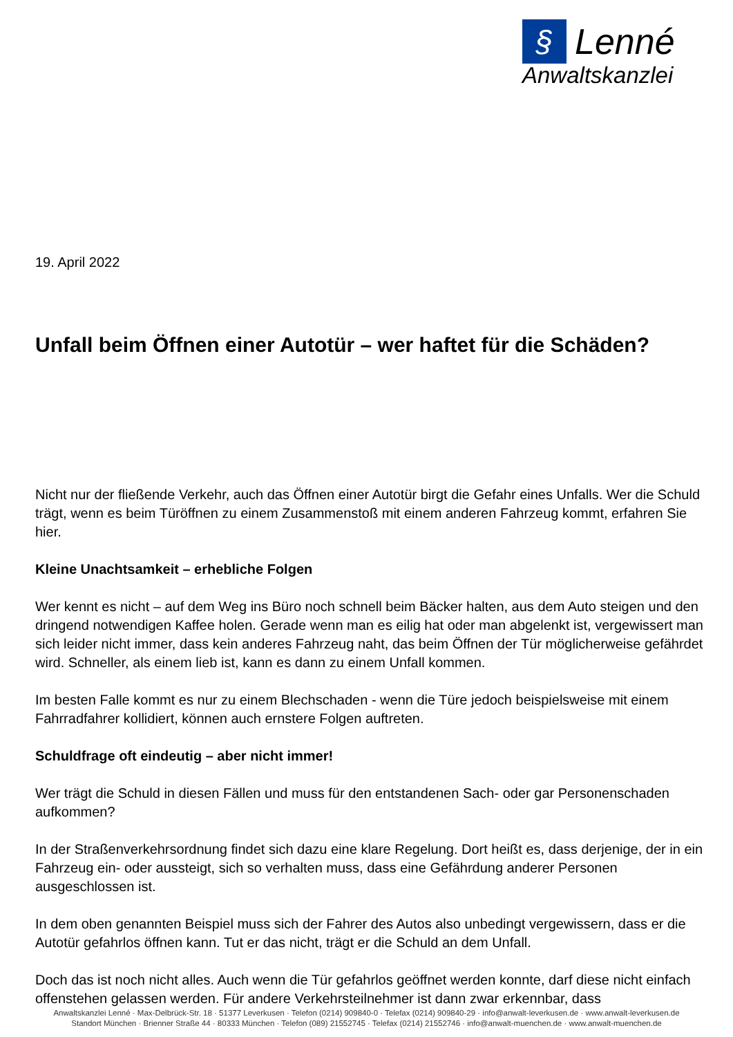§ Lenné
Anwaltskanzlei
19. April 2022
Unfall beim Öffnen einer Autotür – wer haftet für die Schäden?
Nicht nur der fließende Verkehr, auch das Öffnen einer Autotür birgt die Gefahr eines Unfalls. Wer die Schuld trägt, wenn es beim Türöffnen zu einem Zusammenstoß mit einem anderen Fahrzeug kommt, erfahren Sie hier.
Kleine Unachtsamkeit – erhebliche Folgen
Wer kennt es nicht – auf dem Weg ins Büro noch schnell beim Bäcker halten, aus dem Auto steigen und den dringend notwendigen Kaffee holen. Gerade wenn man es eilig hat oder man abgelenkt ist, vergewissert man sich leider nicht immer, dass kein anderes Fahrzeug naht, das beim Öffnen der Tür möglicherweise gefährdet wird. Schneller, als einem lieb ist, kann es dann zu einem Unfall kommen.
Im besten Falle kommt es nur zu einem Blechschaden - wenn die Türe jedoch beispielsweise mit einem Fahrradfahrer kollidiert, können auch ernstere Folgen auftreten.
Schuldfrage oft eindeutig – aber nicht immer!
Wer trägt die Schuld in diesen Fällen und muss für den entstandenen Sach- oder gar Personenschaden aufkommen?
In der Straßenverkehrsordnung findet sich dazu eine klare Regelung. Dort heißt es, dass derjenige, der in ein Fahrzeug ein- oder aussteigt, sich so verhalten muss, dass eine Gefährdung anderer Personen ausgeschlossen ist.
In dem oben genannten Beispiel muss sich der Fahrer des Autos also unbedingt vergewissern, dass er die Autotür gefahrlos öffnen kann. Tut er das nicht, trägt er die Schuld an dem Unfall.
Doch das ist noch nicht alles. Auch wenn die Tür gefahrlos geöffnet werden konnte, darf diese nicht einfach offenstehen gelassen werden. Für andere Verkehrsteilnehmer ist dann zwar erkennbar, dass
Anwaltskanzlei Lenné · Max-Delbrück-Str. 18 · 51377 Leverkusen · Telefon (0214) 909840-0 · Telefax (0214) 909840-29 · info@anwalt-leverkusen.de · www.anwalt-leverkusen.de
Standort München · Brienner Straße 44 · 80333 München · Telefon (089) 21552745 · Telefax (0214) 21552746 · info@anwalt-muenchen.de · www.anwalt-muenchen.de